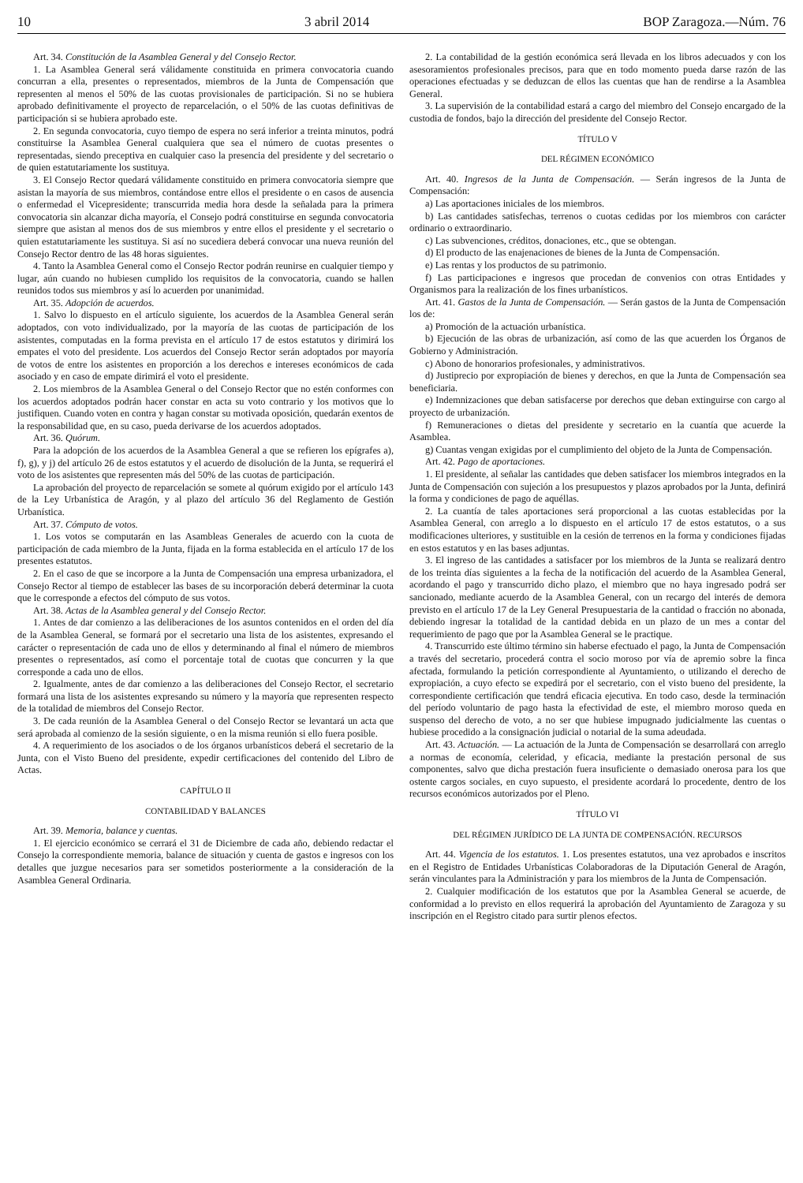10 3 abril 2014 BOP Zaragoza.—Núm. 76
Art. 34. Constitución de la Asamblea General y del Consejo Rector.
1. La Asamblea General será válidamente constituida en primera convocatoria cuando concurran a ella, presentes o representados, miembros de la Junta de Compensación que representen al menos el 50% de las cuotas provisionales de participación. Si no se hubiera aprobado definitivamente el proyecto de reparcelación, o el 50% de las cuotas definitivas de participación si se hubiera aprobado este.
2. En segunda convocatoria, cuyo tiempo de espera no será inferior a treinta minutos, podrá constituirse la Asamblea General cualquiera que sea el número de cuotas presentes o representadas, siendo preceptiva en cualquier caso la presencia del presidente y del secretario o de quien estatutariamente los sustituya.
3. El Consejo Rector quedará válidamente constituido en primera convocatoria siempre que asistan la mayoría de sus miembros, contándose entre ellos el presidente o en casos de ausencia o enfermedad el Vicepresidente; transcurrida media hora desde la señalada para la primera convocatoria sin alcanzar dicha mayoría, el Consejo podrá constituirse en segunda convocatoria siempre que asistan al menos dos de sus miembros y entre ellos el presidente y el secretario o quien estatutariamente les sustituya. Si así no sucediera deberá convocar una nueva reunión del Consejo Rector dentro de las 48 horas siguientes.
4. Tanto la Asamblea General como el Consejo Rector podrán reunirse en cualquier tiempo y lugar, aún cuando no hubiesen cumplido los requisitos de la convocatoria, cuando se hallen reunidos todos sus miembros y así lo acuerden por unanimidad.
Art. 35. Adopción de acuerdos.
1. Salvo lo dispuesto en el artículo siguiente, los acuerdos de la Asamblea General serán adoptados, con voto individualizado, por la mayoría de las cuotas de participación de los asistentes, computadas en la forma prevista en el artículo 17 de estos estatutos y dirimirá los empates el voto del presidente. Los acuerdos del Consejo Rector serán adoptados por mayoría de votos de entre los asistentes en proporción a los derechos e intereses económicos de cada asociado y en caso de empate dirimirá el voto el presidente.
2. Los miembros de la Asamblea General o del Consejo Rector que no estén conformes con los acuerdos adoptados podrán hacer constar en acta su voto contrario y los motivos que lo justifiquen. Cuando voten en contra y hagan constar su motivada oposición, quedarán exentos de la responsabilidad que, en su caso, pueda derivarse de los acuerdos adoptados.
Art. 36. Quórum.
Para la adopción de los acuerdos de la Asamblea General a que se refieren los epígrafes a), f), g), y j) del artículo 26 de estos estatutos y el acuerdo de disolución de la Junta, se requerirá el voto de los asistentes que representen más del 50% de las cuotas de participación.
La aprobación del proyecto de reparcelación se somete al quórum exigido por el artículo 143 de la Ley Urbanística de Aragón, y al plazo del artículo 36 del Reglamento de Gestión Urbanística.
Art. 37. Cómputo de votos.
1. Los votos se computarán en las Asambleas Generales de acuerdo con la cuota de participación de cada miembro de la Junta, fijada en la forma establecida en el artículo 17 de los presentes estatutos.
2. En el caso de que se incorpore a la Junta de Compensación una empresa urbanizadora, el Consejo Rector al tiempo de establecer las bases de su incorporación deberá determinar la cuota que le corresponde a efectos del cómputo de sus votos.
Art. 38. Actas de la Asamblea general y del Consejo Rector.
1. Antes de dar comienzo a las deliberaciones de los asuntos contenidos en el orden del día de la Asamblea General, se formará por el secretario una lista de los asistentes, expresando el carácter o representación de cada uno de ellos y determinando al final el número de miembros presentes o representados, así como el porcentaje total de cuotas que concurren y la que corresponde a cada uno de ellos.
2. Igualmente, antes de dar comienzo a las deliberaciones del Consejo Rector, el secretario formará una lista de los asistentes expresando su número y la mayoría que representen respecto de la totalidad de miembros del Consejo Rector.
3. De cada reunión de la Asamblea General o del Consejo Rector se levantará un acta que será aprobada al comienzo de la sesión siguiente, o en la misma reunión si ello fuera posible.
4. A requerimiento de los asociados o de los órganos urbanísticos deberá el secretario de la Junta, con el Visto Bueno del presidente, expedir certificaciones del contenido del Libro de Actas.
CAPÍTULO II
CONTABILIDAD Y BALANCES
Art. 39. Memoria, balance y cuentas.
1. El ejercicio económico se cerrará el 31 de Diciembre de cada año, debiendo redactar el Consejo la correspondiente memoria, balance de situación y cuenta de gastos e ingresos con los detalles que juzgue necesarios para ser sometidos posteriormente a la consideración de la Asamblea General Ordinaria.
2. La contabilidad de la gestión económica será llevada en los libros adecuados y con los asesoramientos profesionales precisos, para que en todo momento pueda darse razón de las operaciones efectuadas y se deduzcan de ellos las cuentas que han de rendirse a la Asamblea General.
3. La supervisión de la contabilidad estará a cargo del miembro del Consejo encargado de la custodia de fondos, bajo la dirección del presidente del Consejo Rector.
TÍTULO V
DEL RÉGIMEN ECONÓMICO
Art. 40. Ingresos de la Junta de Compensación. — Serán ingresos de la Junta de Compensación:
a) Las aportaciones iniciales de los miembros.
b) Las cantidades satisfechas, terrenos o cuotas cedidas por los miembros con carácter ordinario o extraordinario.
c) Las subvenciones, créditos, donaciones, etc., que se obtengan.
d) El producto de las enajenaciones de bienes de la Junta de Compensación.
e) Las rentas y los productos de su patrimonio.
f) Las participaciones e ingresos que procedan de convenios con otras Entidades y Organismos para la realización de los fines urbanísticos.
Art. 41. Gastos de la Junta de Compensación. — Serán gastos de la Junta de Compensación los de:
a) Promoción de la actuación urbanística.
b) Ejecución de las obras de urbanización, así como de las que acuerden los Órganos de Gobierno y Administración.
c) Abono de honorarios profesionales, y administrativos.
d) Justiprecio por expropiación de bienes y derechos, en que la Junta de Compensación sea beneficiaria.
e) Indemnizaciones que deban satisfacerse por derechos que deban extinguirse con cargo al proyecto de urbanización.
f) Remuneraciones o dietas del presidente y secretario en la cuantía que acuerde la Asamblea.
g) Cuantas vengan exigidas por el cumplimiento del objeto de la Junta de Compensación.
Art. 42. Pago de aportaciones.
1. El presidente, al señalar las cantidades que deben satisfacer los miembros integrados en la Junta de Compensación con sujeción a los presupuestos y plazos aprobados por la Junta, definirá la forma y condiciones de pago de aquéllas.
2. La cuantía de tales aportaciones será proporcional a las cuotas establecidas por la Asamblea General, con arreglo a lo dispuesto en el artículo 17 de estos estatutos, o a sus modificaciones ulteriores, y sustituible en la cesión de terrenos en la forma y condiciones fijadas en estos estatutos y en las bases adjuntas.
3. El ingreso de las cantidades a satisfacer por los miembros de la Junta se realizará dentro de los treinta días siguientes a la fecha de la notificación del acuerdo de la Asamblea General, acordando el pago y transcurrido dicho plazo, el miembro que no haya ingresado podrá ser sancionado, mediante acuerdo de la Asamblea General, con un recargo del interés de demora previsto en el artículo 17 de la Ley General Presupuestaria de la cantidad o fracción no abonada, debiendo ingresar la totalidad de la cantidad debida en un plazo de un mes a contar del requerimiento de pago que por la Asamblea General se le practique.
4. Transcurrido este último término sin haberse efectuado el pago, la Junta de Compensación a través del secretario, procederá contra el socio moroso por vía de apremio sobre la finca afectada, formulando la petición correspondiente al Ayuntamiento, o utilizando el derecho de expropiación, a cuyo efecto se expedirá por el secretario, con el visto bueno del presidente, la correspondiente certificación que tendrá eficacia ejecutiva. En todo caso, desde la terminación del período voluntario de pago hasta la efectividad de este, el miembro moroso queda en suspenso del derecho de voto, a no ser que hubiese impugnado judicialmente las cuentas o hubiese procedido a la consignación judicial o notarial de la suma adeudada.
Art. 43. Actuación. — La actuación de la Junta de Compensación se desarrollará con arreglo a normas de economía, celeridad, y eficacia, mediante la prestación personal de sus componentes, salvo que dicha prestación fuera insuficiente o demasiado onerosa para los que ostente cargos sociales, en cuyo supuesto, el presidente acordará lo procedente, dentro de los recursos económicos autorizados por el Pleno.
TÍTULO VI
DEL RÉGIMEN JURÍDICO DE LA JUNTA DE COMPENSACIÓN. RECURSOS
Art. 44. Vigencia de los estatutos. 1. Los presentes estatutos, una vez aprobados e inscritos en el Registro de Entidades Urbanísticas Colaboradoras de la Diputación General de Aragón, serán vinculantes para la Administración y para los miembros de la Junta de Compensación.
2. Cualquier modificación de los estatutos que por la Asamblea General se acuerde, de conformidad a lo previsto en ellos requerirá la aprobación del Ayuntamiento de Zaragoza y su inscripción en el Registro citado para surtir plenos efectos.